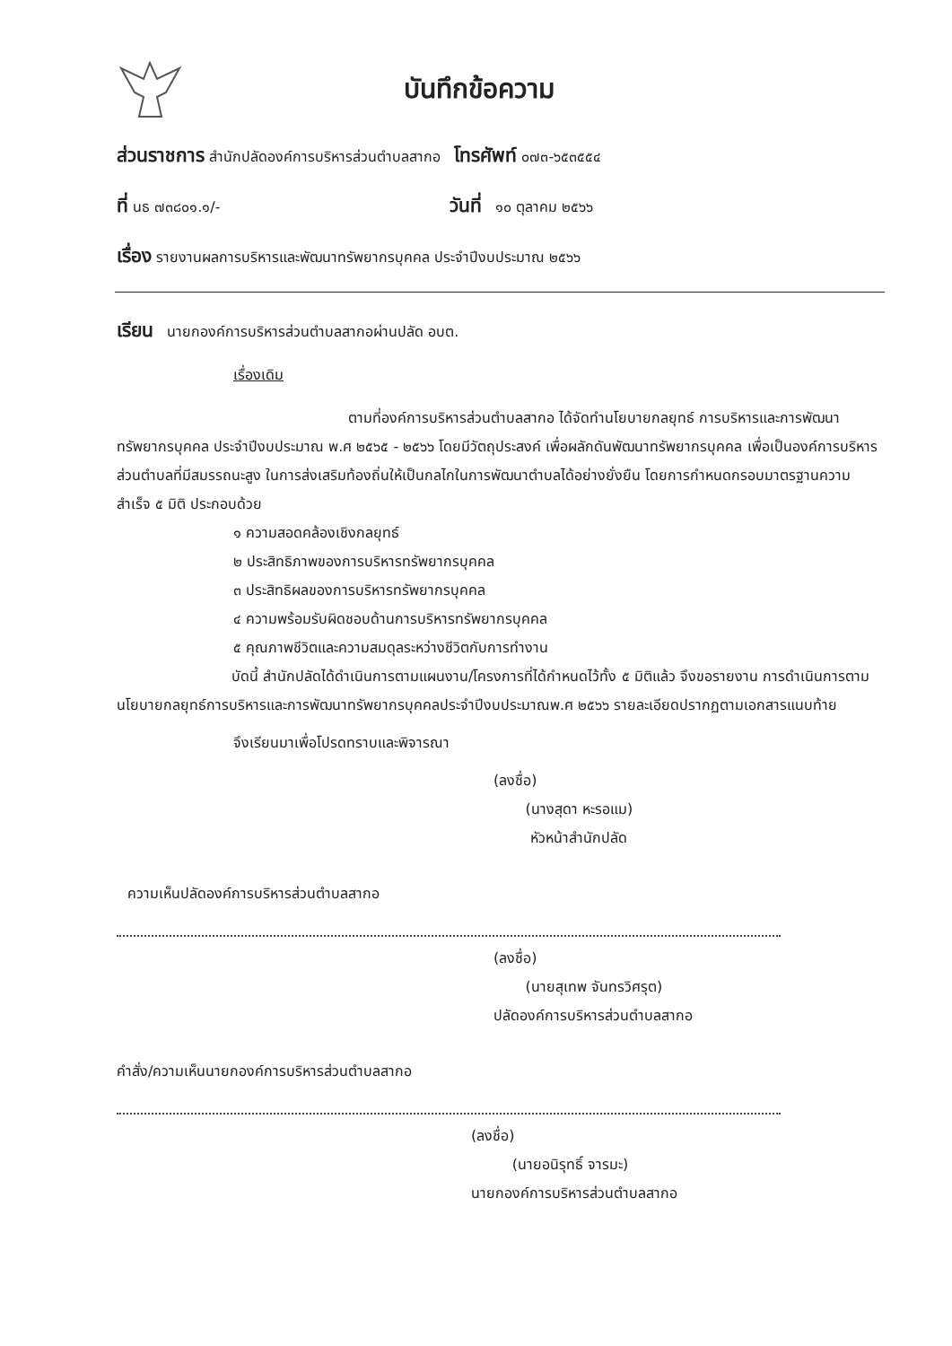บันทึกข้อความ
ส่วนราชการ สำนักปลัดองค์การบริหารส่วนตำบลสากอ โทรศัพท์ ๐๗๓-๖๕๓๕๕๔
ที่ นธ ๗๓๘๐๑.๑/- วันที่ ๑๐ ตุลาคม ๒๕๖๖
เรื่อง รายงานผลการบริหารและพัฒนาทรัพยากรบุคคล ประจำปีงบประมาณ ๒๕๖๖
เรียน นายกองค์การบริหารส่วนตำบลสากอผ่านปลัด อบต.
เรื่องเดิม
ตามที่องค์การบริหารส่วนตำบลสากอ ได้จัดทำนโยบายกลยุทธ์ การบริหารและการพัฒนา ทรัพยากรบุคคล ประจำปีงบประมาณ พ.ศ ๒๕๖๕ - ๒๕๖๖ โดยมีวัตถุประสงค์ เพื่อผลักดันพัฒนาทรัพยากรบุคคล เพื่อเป็นองค์การบริหารส่วนตำบลที่มีสมรรถนะสูง ในการส่งเสริมท้องถิ่นให้เป็นกลไกในการพัฒนาตำบลได้อย่างยั่งยืน โดยการกำหนดกรอบมาตรฐานความสำเร็จ ๕ มิติ ประกอบด้วย
๑ ความสอดคล้องเชิงกลยุทธ์
๒ ประสิทธิภาพของการบริหารทรัพยากรบุคคล
๓ ประสิทธิผลของการบริหารทรัพยากรบุคคล
๔ ความพร้อมรับผิดชอบด้านการบริหารทรัพยากรบุคคล
๕ คุณภาพชีวิตและความสมดุลระหว่างชีวิตกับการทำงาน
บัดนี้ สำนักปลัดได้ดำเนินการตามแผนงาน/โครงการที่ได้กำหนดไว้ทั้ง ๕ มิติแล้ว จึงขอรายงาน การดำเนินการตามนโยบายกลยุทธ์การบริหารและการพัฒนาทรัพยากรบุคคลประจำปีงบประมาณพ.ศ ๒๕๖๖ รายละเอียดปรากฏตามเอกสารแนบท้าย
จึงเรียนมาเพื่อโปรดทราบและพิจารณา
(ลงชื่อ)
(นางสุดา หะรอแม)
หัวหน้าสำนักปลัด
ความเห็นปลัดองค์การบริหารส่วนตำบลสากอ
(ลงชื่อ)
(นายสุเทพ จันทรวิศรุต)
ปลัดองค์การบริหารส่วนตำบลสากอ
คำสั่ง/ความเห็นนายกองค์การบริหารส่วนตำบลสากอ
(ลงชื่อ)
(นายอนิรุทธิ์ จารมะ)
นายกองค์การบริหารส่วนตำบลสากอ